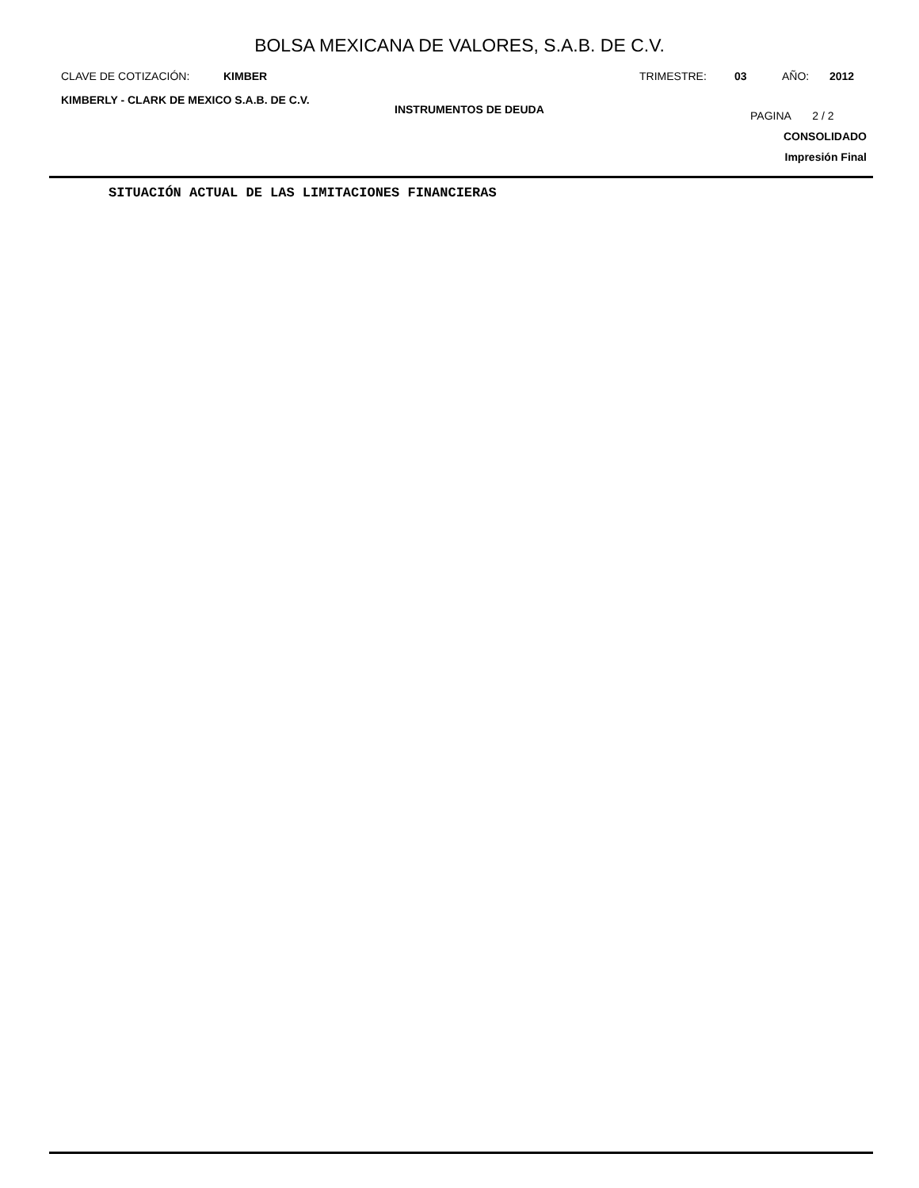BOLSA MEXICANA DE VALORES, S.A.B. DE C.V.
CLAVE DE COTIZACIÓN: KIMBER TRIMESTRE: 03 AÑO: 2012
KIMBERLY - CLARK DE MEXICO S.A.B. DE C.V.
INSTRUMENTOS DE DEUDA
PAGINA 2 / 2
CONSOLIDADO
Impresión Final
SITUACIÓN ACTUAL DE LAS LIMITACIONES FINANCIERAS